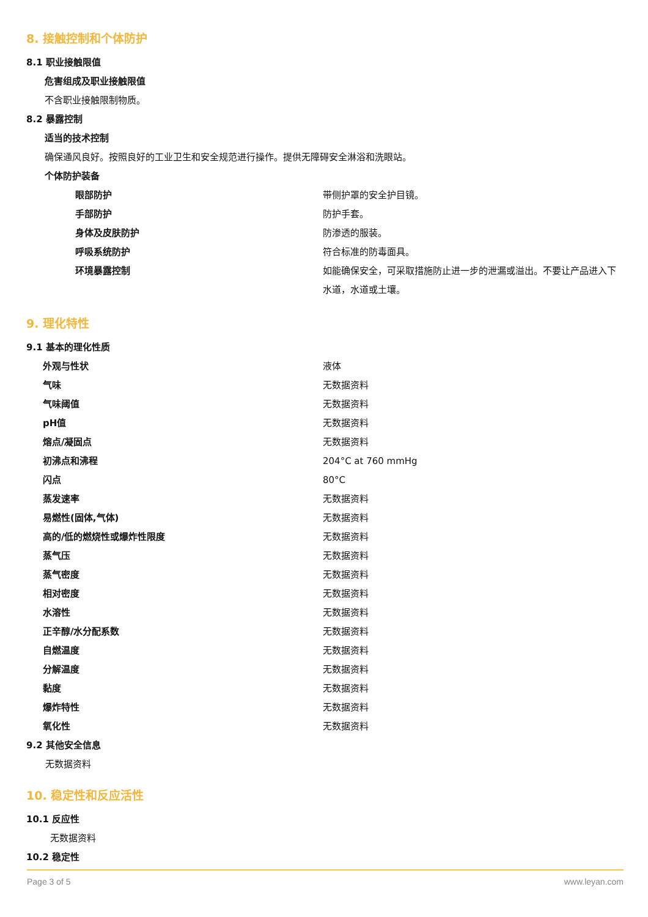8. 接触控制和个体防护
8.1 职业接触限值
危害组成及职业接触限值
不含职业接触限制物质。
8.2 暴露控制
适当的技术控制
确保通风良好。按照良好的工业卫生和安全规范进行操作。提供无障碍安全淋浴和洗眼站。
个体防护装备
| 眼部防护 | 带侧护罩的安全护目镜。 |
| 手部防护 | 防护手套。 |
| 身体及皮肤防护 | 防渗透的服装。 |
| 呼吸系统防护 | 符合标准的防毒面具。 |
| 环境暴露控制 | 如能确保安全，可采取措施防止进一步的泄漏或溢出。不要让产品进入下水道，水道或土壤。 |
9. 理化特性
9.1 基本的理化性质
| 外观与性状 | 液体 |
| 气味 | 无数据资料 |
| 气味阈值 | 无数据资料 |
| pH值 | 无数据资料 |
| 熔点/凝固点 | 无数据资料 |
| 初沸点和沸程 | 204°C at 760 mmHg |
| 闪点 | 80°C |
| 蒸发速率 | 无数据资料 |
| 易燃性(固体,气体) | 无数据资料 |
| 高的/低的燃烧性或爆炸性限度 | 无数据资料 |
| 蒸气压 | 无数据资料 |
| 蒸气密度 | 无数据资料 |
| 相对密度 | 无数据资料 |
| 水溶性 | 无数据资料 |
| 正辛醇/水分配系数 | 无数据资料 |
| 自燃温度 | 无数据资料 |
| 分解温度 | 无数据资料 |
| 黏度 | 无数据资料 |
| 爆炸特性 | 无数据资料 |
| 氧化性 | 无数据资料 |
9.2 其他安全信息
无数据资料
10. 稳定性和反应活性
10.1 反应性
无数据资料
10.2 稳定性
Page 3 of 5 www.leyan.com